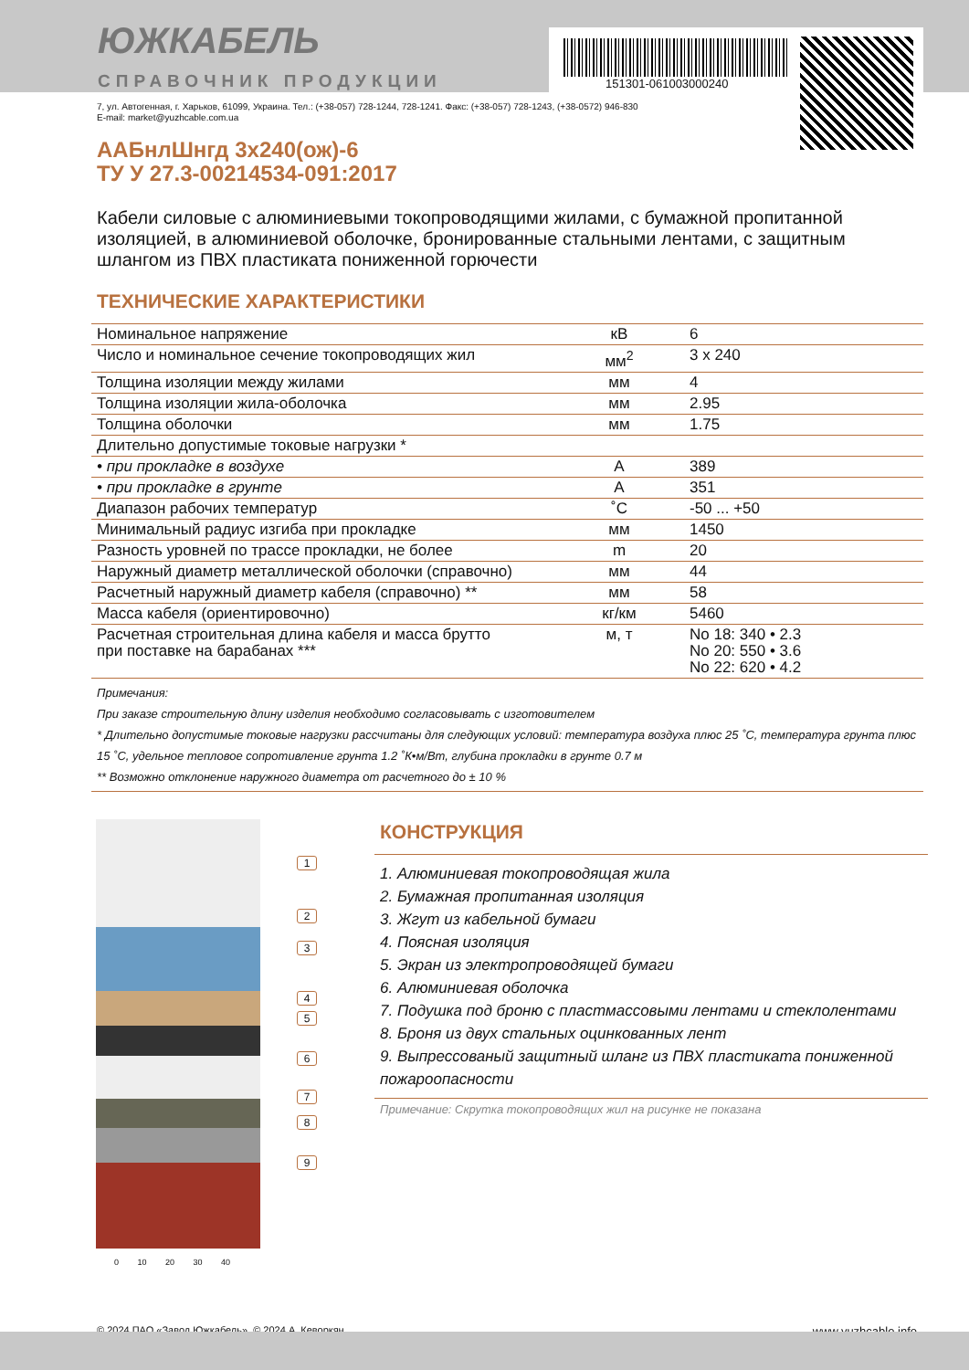ЮЖКАБЕЛЬ
СПРАВОЧНИК ПРОДУКЦИИ
151301-061003000240
7, ул. Автогенная, г. Харьков, 61099, Украина. Тел.: (+38-057) 728-1244, 728-1241. Факс: (+38-057) 728-1243, (+38-0572) 946-830
E-mail: market@yuzhcable.com.ua
ААБнлШнгд 3х240(ож)-6
ТУ У 27.3-00214534-091:2017
Кабели силовые с алюминиевыми токопроводящими жилами, с бумажной пропитанной изоляцией, в алюминиевой оболочке, бронированные стальными лентами, с защитным шлангом из ПВХ пластиката пониженной горючести
ТЕХНИЧЕСКИЕ ХАРАКТЕРИСТИКИ
| Номинальное напряжение | кВ | 6 |
| Число и номинальное сечение токопроводящих жил | мм<sup>2</sup> | 3 x 240 |
| Толщина изоляции между жилами | мм | 4 |
| Толщина изоляции жила-оболочка | мм | 2.95 |
| Толщина оболочки | мм | 1.75 |
| Длительно допустимые токовые нагрузки * | | |
| • при прокладке в воздухе | А | 389 |
| • при прокладке в грунте | А | 351 |
| Диапазон рабочих температур | ˚С | -50 ... +50 |
| Минимальный радиус изгиба при прокладке | мм | 1450 |
| Разность уровней по трассе прокладки, не более | m | 20 |
| Наружный диаметр металлической оболочки (справочно) | мм | 44 |
| Расчетный наружный диаметр кабеля (справочно) ** | мм | 58 |
| Масса кабеля (ориентировочно) | кг/км | 5460 |
| Расчетная строительная длина кабеля и масса брутто при поставке на барабанах *** | м, т | No 18: 340 • 2.3 No 20: 550 • 3.6 No 22: 620 • 4.2 |
Примечания:
При заказе строительную длину изделия необходимо согласовывать с изготовителем
* Длительно допустимые токовые нагрузки рассчитаны для следующих условий: температура воздуха плюс 25 ˚С, температура грунта плюс 15 ˚С, удельное тепловое сопротивление грунта 1.2 ˚К•м/Вт, глубина прокладки в грунте 0.7 м
** Возможно отклонение наружного диаметра от расчетного до ± 10 %
1
2
3
4
5
6
7
8
9
0 10 20 30 40
КОНСТРУКЦИЯ
1. Алюминиевая токопроводящая жила
2. Бумажная пропитанная изоляция
3. Жгут из кабельной бумаги
4. Поясная изоляция
5. Экран из электропроводящей бумаги
6. Алюминиевая оболочка
7. Подушка под броню с пластмассовыми лентами и стеклолентами
8. Броня из двух стальных оцинкованных лент
9. Выпрессованый защитный шланг из ПВХ пластиката пониженной пожароопасности
Примечание: Скрутка токопроводящих жил на рисунке не показана
© 2024 ПАО «Завод Южкабель». © 2024 А. Кеворкян www.yuzhcable.info